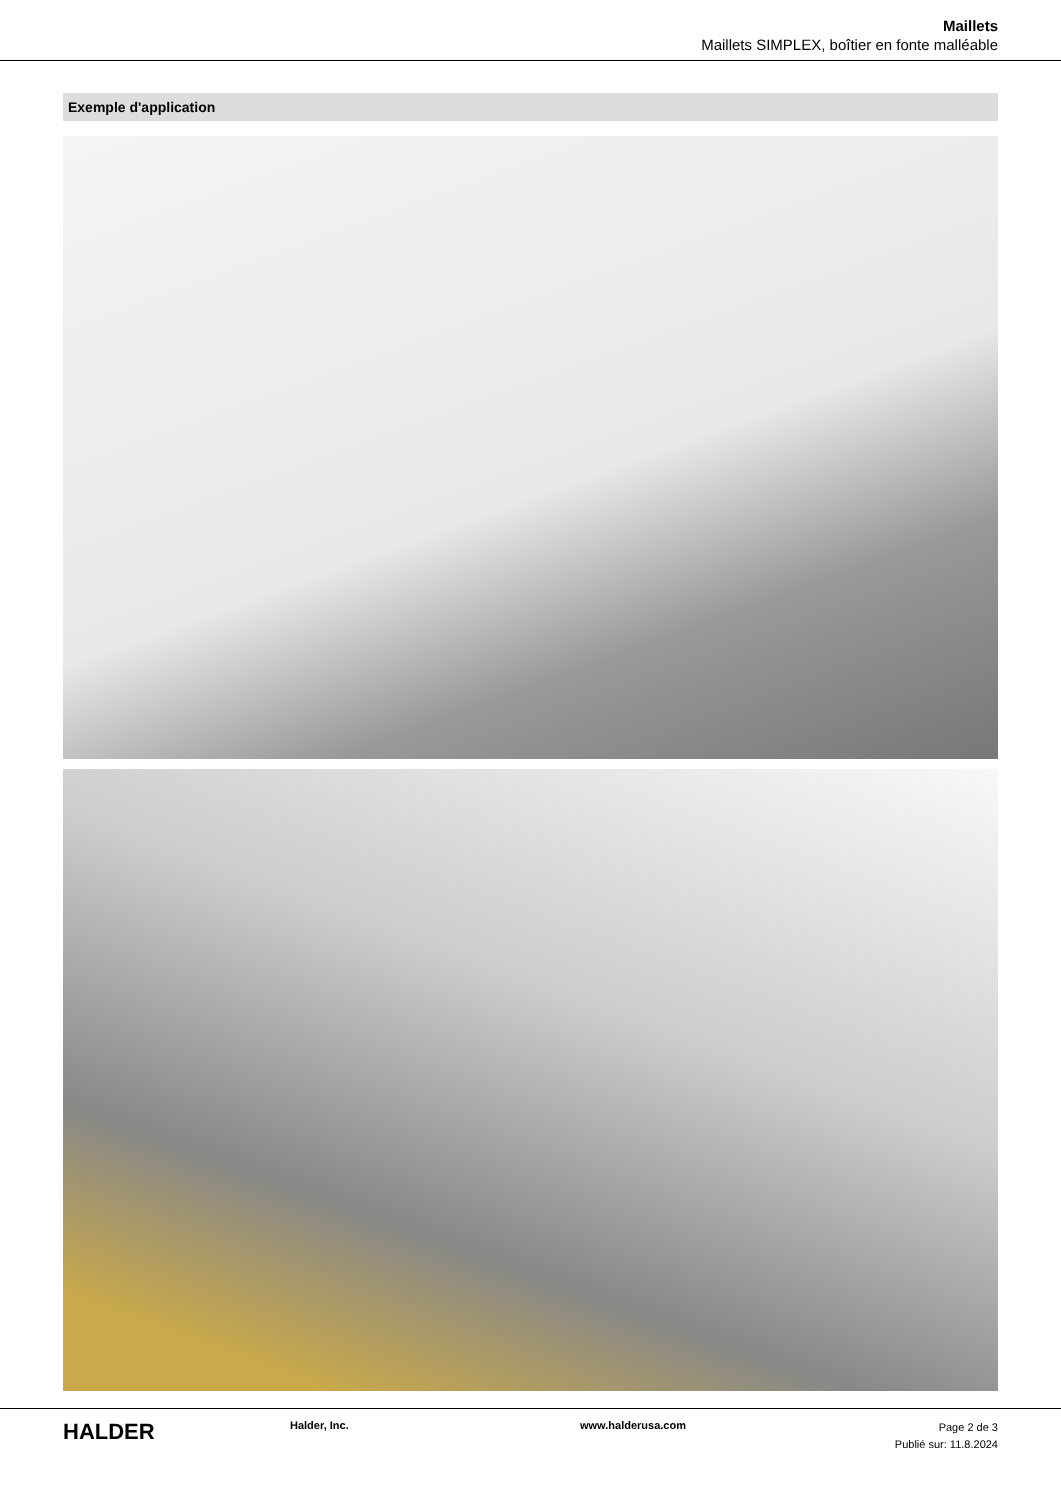Maillets
Maillets SIMPLEX, boîtier en fonte malléable
Exemple d'application
HALDER
Halder, Inc. www.halderusa.com
Page 2 de 3
Publié sur: 11.8.2024